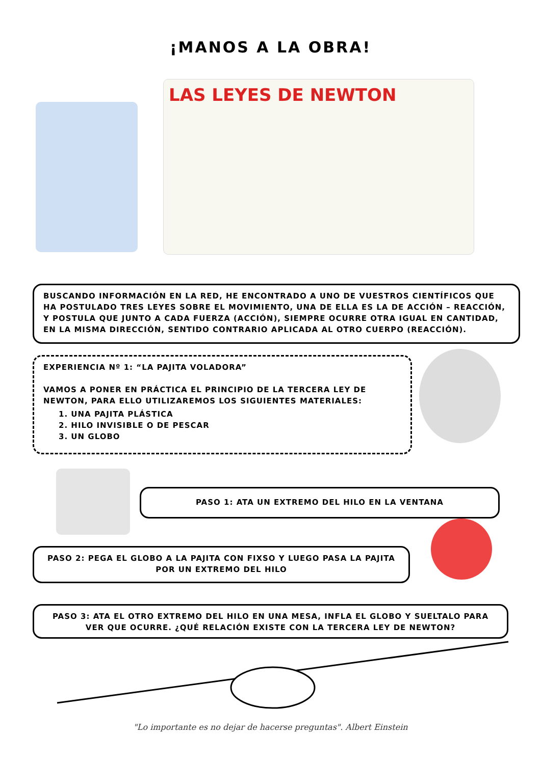¡MANOS A LA OBRA!
LAS LEYES DE NEWTON
BUSCANDO INFORMACIÓN EN LA RED, HE ENCONTRADO A UNO DE VUESTROS CIENTÍFICOS QUE HA POSTULADO TRES LEYES SOBRE EL MOVIMIENTO, UNA DE ELLA ES LA DE ACCIÓN – REACCIÓN, Y POSTULA QUE JUNTO A CADA FUERZA (ACCIÓN), SIEMPRE OCURRE OTRA IGUAL EN CANTIDAD, EN LA MISMA DIRECCIÓN, SENTIDO CONTRARIO APLICADA AL OTRO CUERPO (REACCIÓN).
EXPERIENCIA Nº 1: “LA PAJITA VOLADORA”
VAMOS A PONER EN PRÁCTICA EL PRINCIPIO DE LA TERCERA LEY DE NEWTON, PARA ELLO UTILIZAREMOS LOS SIGUIENTES MATERIALES:
1. UNA PAJITA PLÁSTICA
2. HILO INVISIBLE O DE PESCAR
3. UN GLOBO
PASO 1: ATA UN EXTREMO DEL HILO EN LA VENTANA
PASO 2: PEGA EL GLOBO A LA PAJITA CON FIXSO Y LUEGO PASA LA PAJITA POR UN EXTREMO DEL HILO
PASO 3: ATA EL OTRO EXTREMO DEL HILO EN UNA MESA, INFLA EL GLOBO Y SUELTALO PARA VER QUE OCURRE. ¿QUÉ RELACIÓN EXISTE CON LA TERCERA LEY DE NEWTON?
"Lo importante es no dejar de hacerse preguntas". Albert Einstein